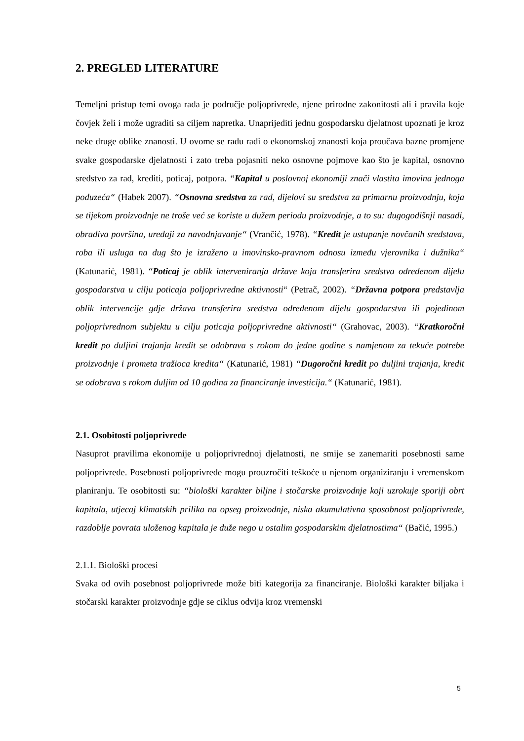2. PREGLED LITERATURE
Temeljni pristup temi ovoga rada je područje poljoprivrede, njene prirodne zakonitosti ali i pravila koje čovjek želi i može ugraditi sa ciljem napretka. Unaprijediti jednu gospodarsku djelatnost upoznati je kroz neke druge oblike znanosti. U ovome se radu radi o ekonomskoj znanosti koja proučava bazne promjene svake gospodarske djelatnosti i zato treba pojasniti neko osnovne pojmove kao što je kapital, osnovno sredstvo za rad, krediti, poticaj, potpora. “Kapital u poslovnoj ekonomiji znači vlastita imovina jednoga poduzeća“ (Habek 2007). “Osnovna sredstva za rad, dijelovi su sredstva za primarnu proizvodnju, koja se tijekom proizvodnje ne troše već se koriste u dužem periodu proizvodnje, a to su: dugogodišnji nasadi, obradiva površina, uređaji za navodnjavanje“ (Vrančić, 1978). “Kredit je ustupanje novčanih sredstava, roba ili usluga na dug što je izraženo u imovinsko-pravnom odnosu između vjerovnika i dužnika“ (Katunarić, 1981). “Poticaj je oblik interveniranja države koja transferira sredstva određenom dijelu gospodarstva u cilju poticaja poljoprivredne aktivnosti“ (Petrač, 2002). “Državna potpora predstavlja oblik intervencije gdje država transferira sredstva određenom dijelu gospodarstva ili pojedinom poljoprivrednom subjektu u cilju poticaja poljoprivredne aktivnosti“ (Grahovac, 2003). “Kratkoročni kredit po duljini trajanja kredit se odobrava s rokom do jedne godine s namjenom za tekuće potrebe proizvodnje i prometa tražioca kredita“ (Katunarić, 1981) “Dugoročni kredit po duljini trajanja, kredit se odobrava s rokom duljim od 10 godina za financiranje investicija.“ (Katunarić, 1981).
2.1. Osobitosti poljoprivrede
Nasuprot pravilima ekonomije u poljoprivrednoj djelatnosti, ne smije se zanemariti posebnosti same poljoprivrede. Posebnosti poljoprivrede mogu prouzročiti teškoće u njenom organiziranju i vremenskom planiranju. Te osobitosti su: “biološki karakter biljne i stočarske proizvodnje koji uzrokuje sporiji obrt kapitala, utjecaj klimatskih prilika na opseg proizvodnje, niska akumulativna sposobnost poljoprivrede, razdoblje povrata uloženog kapitala je duže nego u ostalim gospodarskim djelatnostima“ (Bačić, 1995.)
2.1.1. Biološki procesi
Svaka od ovih posebnost poljoprivrede može biti kategorija za financiranje. Biološki karakter biljaka i stočarski karakter proizvodnje gdje se ciklus odvija kroz vremenski
5